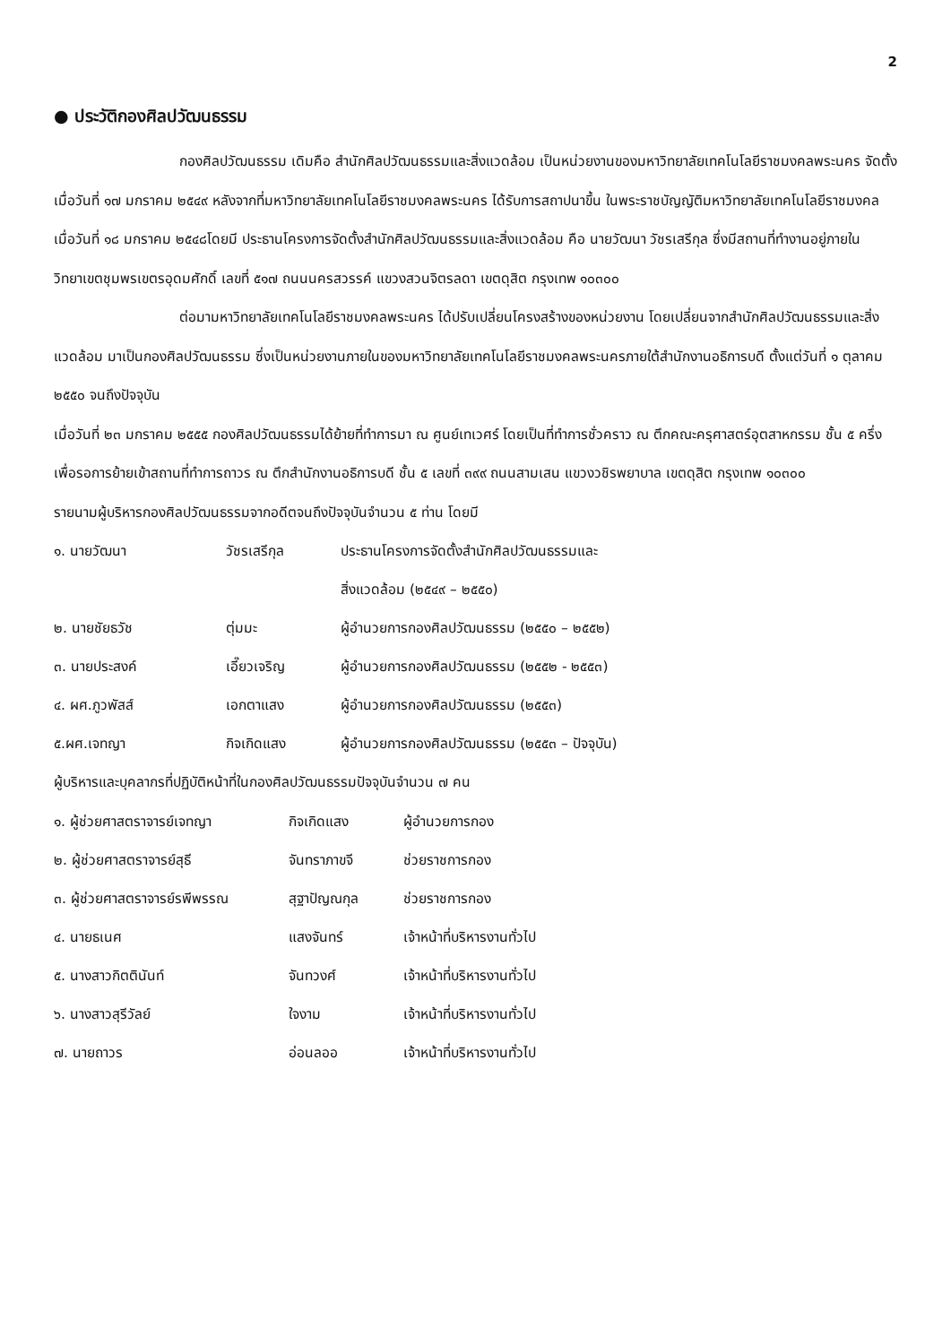2
● ประวัติกองศิลปวัฒนธรรม
กองศิลปวัฒนธรรม เดิมคือ สำนักศิลปวัฒนธรรมและสิ่งแวดล้อม เป็นหน่วยงานของมหาวิทยาลัยเทคโนโลยีราชมงคลพระนคร จัดตั้งเมื่อวันที่ ๑๗ มกราคม ๒๕๔๙ หลังจากที่มหาวิทยาลัยเทคโนโลยีราชมงคลพระนคร ได้รับการสถาปนาขึ้น ในพระราชบัญญัติมหาวิทยาลัยเทคโนโลยีราชมงคล เมื่อวันที่ ๑๘ มกราคม ๒๕๔๘โดยมี ประธานโครงการจัดตั้งสำนักศิลปวัฒนธรรมและสิ่งแวดล้อม คือ นายวัฒนา วัชรเสรีกุล ซึ่งมีสถานที่ทำงานอยู่ภายในวิทยาเขตชุมพรเขตรอุดมศักดิ์ เลขที่ ๕๑๗ ถนนนครสวรรค์ แขวงสวนจิตรลดา เขตดุสิต กรุงเทพ ๑๐๓๐๐
ต่อมามหาวิทยาลัยเทคโนโลยีราชมงคลพระนคร ได้ปรับเปลี่ยนโครงสร้างของหน่วยงาน โดยเปลี่ยนจากสำนักศิลปวัฒนธรรมและสิ่งแวดล้อม มาเป็นกองศิลปวัฒนธรรม ซึ่งเป็นหน่วยงานภายในของมหาวิทยาลัยเทคโนโลยีราชมงคลพระนครภายใต้สำนักงานอธิการบดี ตั้งแต่วันที่ ๑ ตุลาคม ๒๕๕๐ จนถึงปัจจุบัน
เมื่อวันที่ ๒๓ มกราคม ๒๕๕๕ กองศิลปวัฒนธรรมได้ย้ายที่ทำการมา ณ ศูนย์เทเวศร์ โดยเป็นที่ทำการชั่วคราว ณ ตึกคณะครุศาสตร์อุตสาหกรรม ชั้น ๕ ครึ่ง เพื่อรอการย้ายเข้าสถานที่ทำการถาวร ณ ตึกสำนักงานอธิการบดี ชั้น ๕ เลขที่ ๓๙๙ ถนนสามเสน แขวงวชิรพยาบาล เขตดุสิต กรุงเทพ ๑๐๓๐๐
รายนามผู้บริหารกองศิลปวัฒนธรรมจากอดีตจนถึงปัจจุบันจำนวน ๕ ท่าน โดยมี
| ๑. นายวัฒนา | วัชรเสรีกุล | ประธานโครงการจัดตั้งสำนักศิลปวัฒนธรรมและ สิ่งแวดล้อม (๒๕๔๙ – ๒๕๕๐) |
| ๒. นายชัยธวัช | ตุ่มมะ | ผู้อำนวยการกองศิลปวัฒนธรรม (๒๕๕๐ – ๒๕๕๒) |
| ๓. นายประสงค์ | เอี๊ยวเจริญ | ผู้อำนวยการกองศิลปวัฒนธรรม (๒๕๕๒ - ๒๕๕๓) |
| ๔. ผศ.ภูวพัสส์ | เอกตาแสง | ผู้อำนวยการกองศิลปวัฒนธรรม (๒๕๕๓) |
| ๕.ผศ.เจทญา | กิจเกิดแสง | ผู้อำนวยการกองศิลปวัฒนธรรม (๒๕๕๓ – ปัจจุบัน) |
ผู้บริหารและบุคลากรที่ปฏิบัติหน้าที่ในกองศิลปวัฒนธรรมปัจจุบันจำนวน ๗ คน
| ๑. ผู้ช่วยศาสตราจารย์เจทญา | กิจเกิดแสง | ผู้อำนวยการกอง |
| ๒. ผู้ช่วยศาสตราจารย์สุธี | จันทราภาขจี | ช่วยราชการกอง |
| ๓. ผู้ช่วยศาสตราจารย์รพีพรรณ | สุฐาปัญณกุล | ช่วยราชการกอง |
| ๔. นายธเนศ | แสงจันทร์ | เจ้าหน้าที่บริหารงานทั่วไป |
| ๕. นางสาวกิตตินันท์ | จันทวงศ์ | เจ้าหน้าที่บริหารงานทั่วไป |
| ๖. นางสาวสุรีวัลย์ | ใจงาม | เจ้าหน้าที่บริหารงานทั่วไป |
| ๗. นายถาวร | อ่อนลออ | เจ้าหน้าที่บริหารงานทั่วไป |